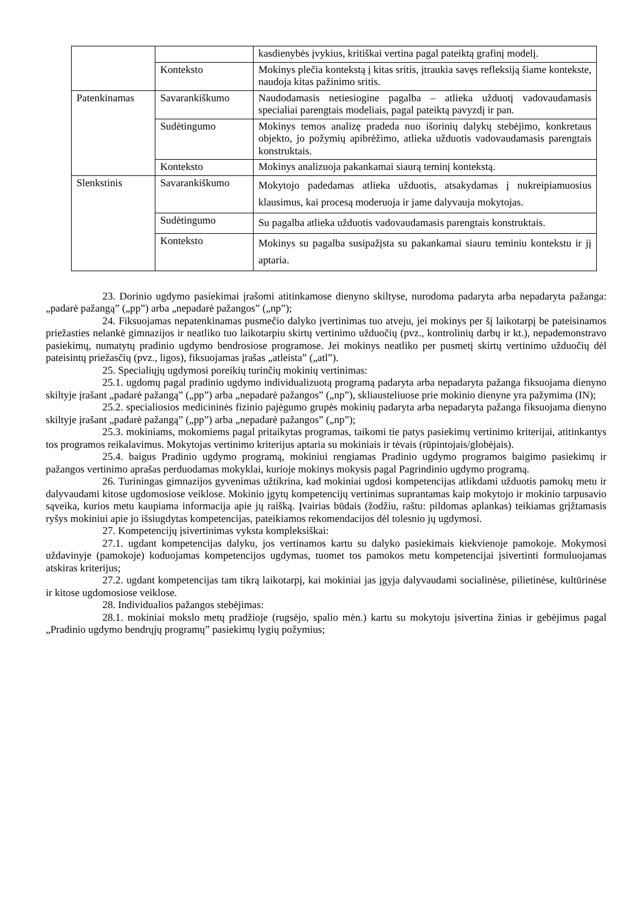| | | kasdienybės įvykius, kritiškai vertina pagal pateiktą grafinį modelį. |
| | Konteksto | Mokinys plečia kontekstą į kitas sritis, įtraukia savęs refleksiją šiame kontekste, naudoja kitas pažinimo sritis. |
| Patenkinamas | Savarankiškumo | Naudodamasis netiesiogine pagalba – atlieka užduotį vadovaudamasis specialiai parengtais modeliais, pagal pateiktą pavyzdį ir pan. |
| | Sudėtingumo | Mokinys temos analizę pradeda nuo išorinių dalykų stebėjimo, konkretaus objekto, jo požymių apibrėžimo, atlieka užduotis vadovaudamasis parengtais konstruktais. |
| | Konteksto | Mokinys analizuoja pakankamai siaurą teminį kontekstą. |
| Slenkstinis | Savarankiškumo | Mokytojo padedamas atlieka užduotis, atsakydamas į nukreipiamuosius klausimus, kai procesą moderuoja ir jame dalyvauja mokytojas. |
| | Sudėtingumo | Su pagalba atlieka užduotis vadovaudamasis parengtais konstruktais. |
| | Konteksto | Mokinys su pagalba susipažįsta su pakankamai siauru teminiu kontekstu ir jį aptaria. |
23. Dorinio ugdymo pasiekimai įrašomi atitinkamose dienyno skiltyse, nurodoma padaryta arba nepadaryta pažanga: „padarė pažangą” („pp”) arba „nepadarė pažangos” („np”);
24. Fiksuojamas nepatenkinamas pusmečio dalyko įvertinimas tuo atveju, jei mokinys per šį laikotarpį be pateisinamos priežasties nelankė gimnazijos ir neatliko tuo laikotarpiu skirtų vertinimo užduočių (pvz., kontrolinių darbų ir kt.), nepademonstravo pasiekimų, numatytų pradinio ugdymo bendrosiose programose. Jei mokinys neatliko per pusmetį skirtų vertinimo užduočių dėl pateisintų priežasčių (pvz., ligos), fiksuojamas įrašas „atleista” („atl”).
25. Specialiųjų ugdymosi poreikių turinčių mokinių vertinimas:
25.1. ugdomų pagal pradinio ugdymo individualizuotą programą padaryta arba nepadaryta pažanga fiksuojama dienyno skiltyje įrašant „padarė pažangą” („pp”) arba „nepadarė pažangos” („np”), skliausteliuose prie mokinio dienyne yra pažymima (IN);
25.2. specialiosios medicininės fizinio pajėgumo grupės mokinių padaryta arba nepadaryta pažanga fiksuojama dienyno skiltyje įrašant „padarė pažangą” („pp”) arba „nepadarė pažangos” („np”);
25.3. mokiniams, mokomiems pagal pritaikytas programas, taikomi tie patys pasiekimų vertinimo kriterijai, atitinkantys tos programos reikalavimus. Mokytojas vertinimo kriterijus aptaria su mokiniais ir tėvais (rūpintojais/globėjais).
25.4. baigus Pradinio ugdymo programą, mokiniui rengiamas Pradinio ugdymo programos baigimo pasiekimų ir pažangos vertinimo aprašas perduodamas mokyklai, kurioje mokinys mokysis pagal Pagrindinio ugdymo programą.
26. Turiningas gimnazijos gyvenimas užtikrina, kad mokiniai ugdosi kompetencijas atlikdami užduotis pamokų metu ir dalyvaudami kitose ugdomosiose veiklose. Mokinio įgytų kompetencijų vertinimas suprantamas kaip mokytojo ir mokinio tarpusavio sąveika, kurios metu kaupiama informacija apie jų raišką. Įvairias būdais (žodžiu, raštu: pildomas aplankas) teikiamas grįžtamasis ryšys mokiniui apie jo išsiugdytas kompetencijas, pateikiamos rekomendacijos dėl tolesnio jų ugdymosi.
27. Kompetencijų įsivertinimas vyksta kompleksiškai:
27.1. ugdant kompetencijas dalyku, jos vertinamos kartu su dalyko pasiekimais kiekvienoje pamokoje. Mokymosi uždavinyje (pamokoje) koduojamas kompetencijos ugdymas, tuomet tos pamokos metu kompetencijai įsivertinti formuluojamas atskiras kriterijus;
27.2. ugdant kompetencijas tam tikrą laikotarpį, kai mokiniai jas įgyja dalyvaudami socialinėse, pilietinėse, kultūrinėse ir kitose ugdomosiose veiklose.
28. Individualios pažangos stebėjimas:
28.1. mokiniai mokslo metų pradžioje (rugsėjo, spalio mėn.) kartu su mokytoju įsivertina žinias ir gebėjimus pagal „Pradinio ugdymo bendrųjų programų” pasiekimų lygių požymius;